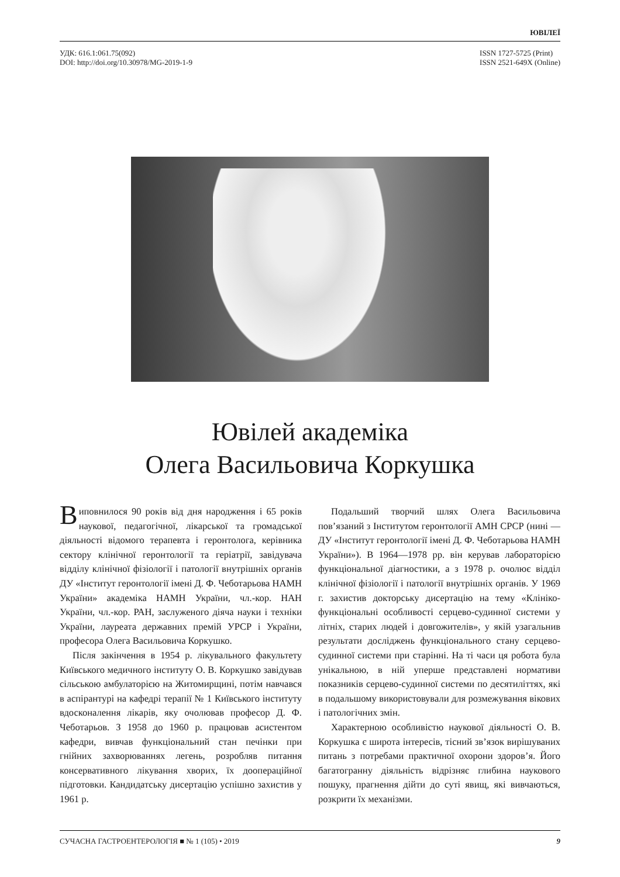ЮВІЛЕЇ
УДК: 616.1:061.75(092)
DOI: http://doi.org/10.30978/MG-2019-1-9
ISSN 1727-5725 (Print)
ISSN 2521-649X (Online)
Ювілей академіка
Олега Васильовича Коркушка
Виповнилося 90 років від дня народження і 65 років наукової, педагогічної, лікарської та громадської діяльності відомого терапевта і геронтолога, керівника сектору клінічної геронтології та геріатрії, завідувача відділу клінічної фізіології і патології внутрішніх органів ДУ «Інститут геронтології імені Д. Ф. Чеботарьова НАМН України» академіка НАМН України, чл.-кор. НАН України, чл.-кор. РАН, заслуженого діяча науки і техніки України, лауреата державних премій УРСР і України, професора Олега Васильовича Коркушко.
Після закінчення в 1954 р. лікувального факультету Київського медичного інституту О. В. Коркушко завідував сільською амбулаторією на Житомирщині, потім навчався в аспірантурі на кафедрі терапії № 1 Київського інституту вдосконалення лікарів, яку очолював професор Д. Ф. Чеботарьов. З 1958 до 1960 р. працював асистентом кафедри, вивчав функціональний стан печінки при гнійних захворюваннях легень, розробляв питання консервативного лікування хворих, їх доопераційної підготовки. Кандидатську дисертацію успішно захистив у 1961 р.
Подальший творчий шлях Олега Васильовича пов’язаний з Інститутом геронтології АМН СРСР (нині — ДУ «Інститут геронтології імені Д. Ф. Чеботарьова НАМН України»). В 1964—1978 рр. він керував лабораторією функціональної діагностики, а з 1978 р. очолює відділ клінічної фізіології і патології внутрішніх органів. У 1969 г. захистив докторську дисертацію на тему «Клініко-функціональні особливості серцево-судинної системи у літніх, старих людей і довгожителів», у якій узагальнив результати досліджень функціонального стану серцево-судинної системи при старінні. На ті часи ця робота була унікальною, в ній уперше представлені нормативи показників серцево-судинної системи по десятиліттях, які в подальшому використовували для розмежування вікових і патологічних змін.
Характерною особливістю наукової діяльності О. В. Коркушка є широта інтересів, тісний зв’язок вирішуваних питань з потребами практичної охорони здоров’я. Його багатогранну діяльність відрізняє глибина наукового пошуку, прагнення дійти до суті явищ, які вивчаються, розкрити їх механізми.
СУЧАСНА ГАСТРОЕНТЕРОЛОГІЯ ■ № 1 (105) • 2019 9